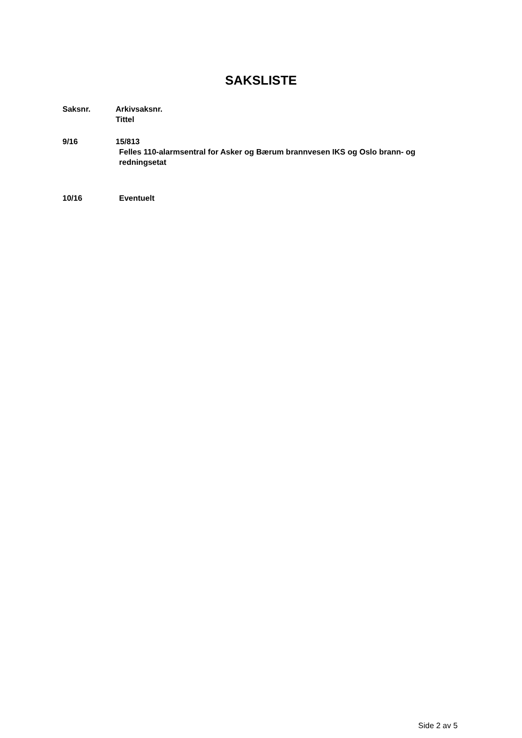SAKSLISTE
Saksnr. Arkivsaksnr.
Tittel
9/16 15/813
Felles 110-alarmsentral for Asker og Bærum brannvesen IKS og Oslo brann- og redningsetat
10/16 Eventuelt
Side 2 av 5